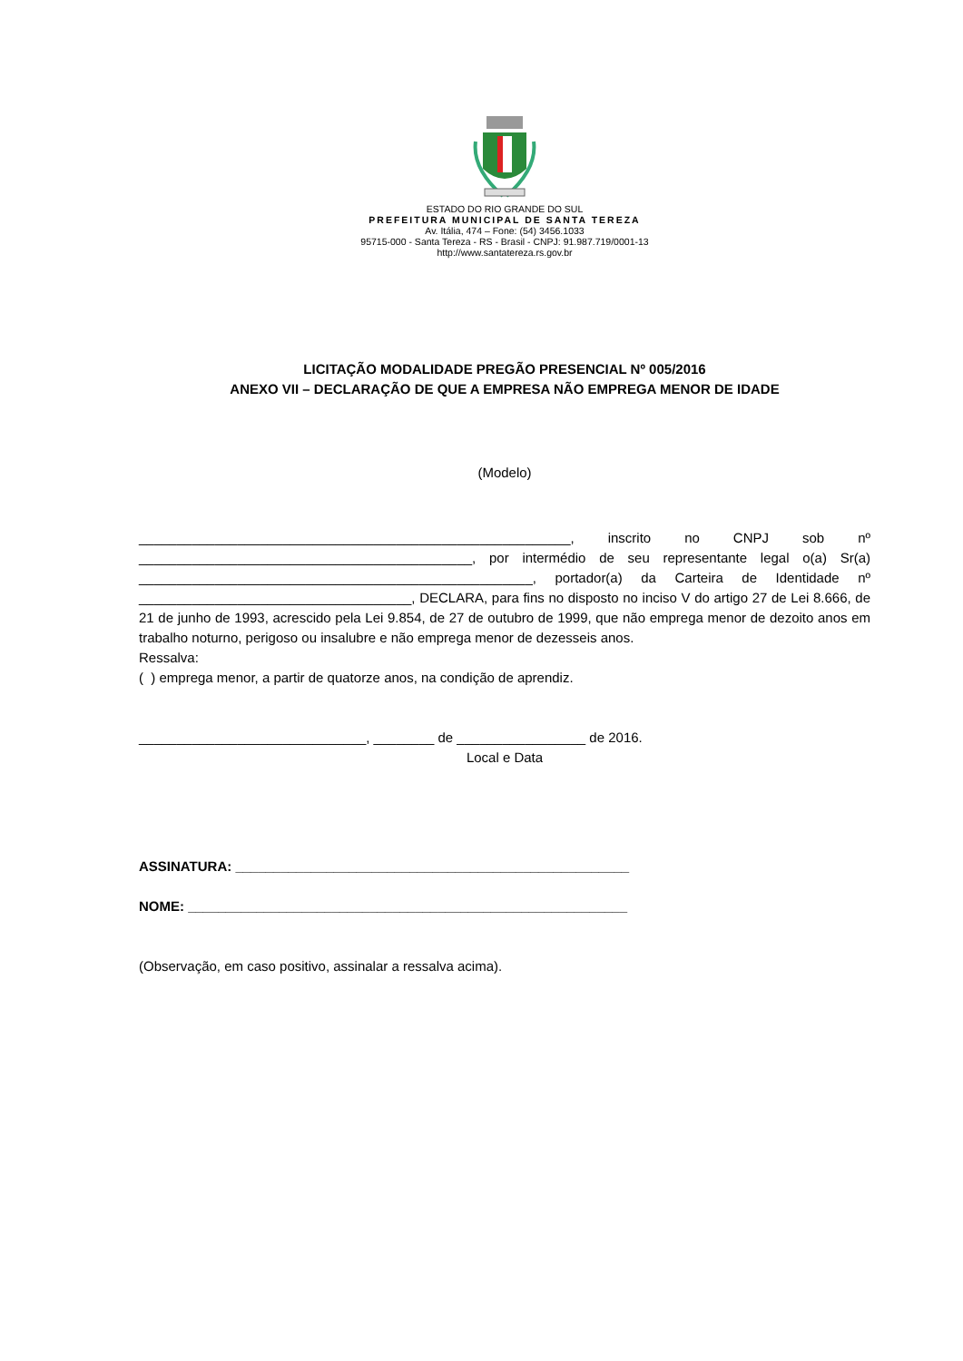ESTADO DO RIO GRANDE DO SUL
PREFEITURA MUNICIPAL DE SANTA TEREZA
Av. Itália, 474 – Fone: (54) 3456.1033
95715-000 - Santa Tereza - RS - Brasil - CNPJ: 91.987.719/0001-13
http://www.santatereza.rs.gov.br
LICITAÇÃO MODALIDADE PREGÃO PRESENCIAL Nº 005/2016
ANEXO VII – DECLARAÇÃO DE QUE A EMPRESA NÃO EMPREGA MENOR DE IDADE
(Modelo)
_________________________________________________________, inscrito no CNPJ sob nº ____________________________________________, por intermédio de seu representante legal o(a) Sr(a) ____________________________________________________, portador(a) da Carteira de Identidade nº ____________________________________, DECLARA, para fins no disposto no inciso V do artigo 27 de Lei 8.666, de 21 de junho de 1993, acrescido pela Lei 9.854, de 27 de outubro de 1999, que não emprega menor de dezoito anos em trabalho noturno, perigoso ou insalubre e não emprega menor de dezesseis anos.
Ressalva:
( ) emprega menor, a partir de quatorze anos, na condição de aprendiz.
______________________________, ________ de _________________ de 2016.
Local e Data
ASSINATURA: ____________________________________________________
NOME: __________________________________________________________
(Observação, em caso positivo, assinalar a ressalva acima).